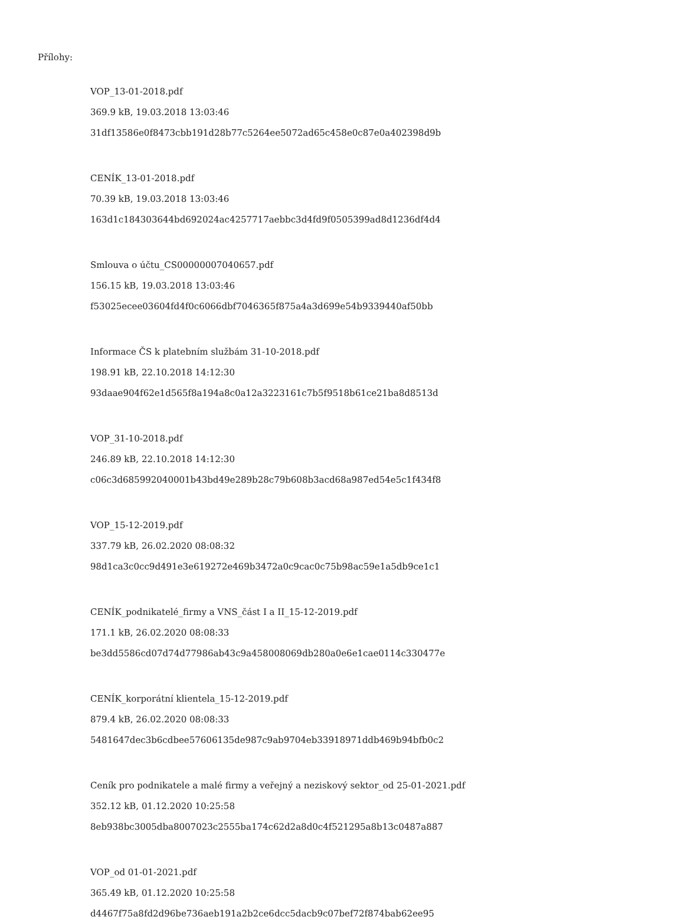Přílohy:
VOP_13-01-2018.pdf
369.9 kB, 19.03.2018 13:03:46
31df13586e0f8473cbb191d28b77c5264ee5072ad65c458e0c87e0a402398d9b
CENÍK_13-01-2018.pdf
70.39 kB, 19.03.2018 13:03:46
163d1c184303644bd692024ac4257717aebbc3d4fd9f0505399ad8d1236df4d4
Smlouva o účtu_CS00000007040657.pdf
156.15 kB, 19.03.2018 13:03:46
f53025ecee03604fd4f0c6066dbf7046365f875a4a3d699e54b9339440af50bb
Informace ČS k platebním službám 31-10-2018.pdf
198.91 kB, 22.10.2018 14:12:30
93daae904f62e1d565f8a194a8c0a12a3223161c7b5f9518b61ce21ba8d8513d
VOP_31-10-2018.pdf
246.89 kB, 22.10.2018 14:12:30
c06c3d685992040001b43bd49e289b28c79b608b3acd68a987ed54e5c1f434f8
VOP_15-12-2019.pdf
337.79 kB, 26.02.2020 08:08:32
98d1ca3c0cc9d491e3e619272e469b3472a0c9cac0c75b98ac59e1a5db9ce1c1
CENÍK_podnikatelé_firmy a VNS_část I a II_15-12-2019.pdf
171.1 kB, 26.02.2020 08:08:33
be3dd5586cd07d74d77986ab43c9a458008069db280a0e6e1cae0114c330477e
CENÍK_korporátní klientela_15-12-2019.pdf
879.4 kB, 26.02.2020 08:08:33
5481647dec3b6cdbee57606135de987c9ab9704eb33918971ddb469b94bfb0c2
Ceník pro podnikatele a malé firmy a veřejný a neziskový sektor_od 25-01-2021.pdf
352.12 kB, 01.12.2020 10:25:58
8eb938bc3005dba8007023c2555ba174c62d2a8d0c4f521295a8b13c0487a887
VOP_od 01-01-2021.pdf
365.49 kB, 01.12.2020 10:25:58
d4467f75a8fd2d96be736aeb191a2b2ce6dcc5dacb9c07bef72f874bab62ee95